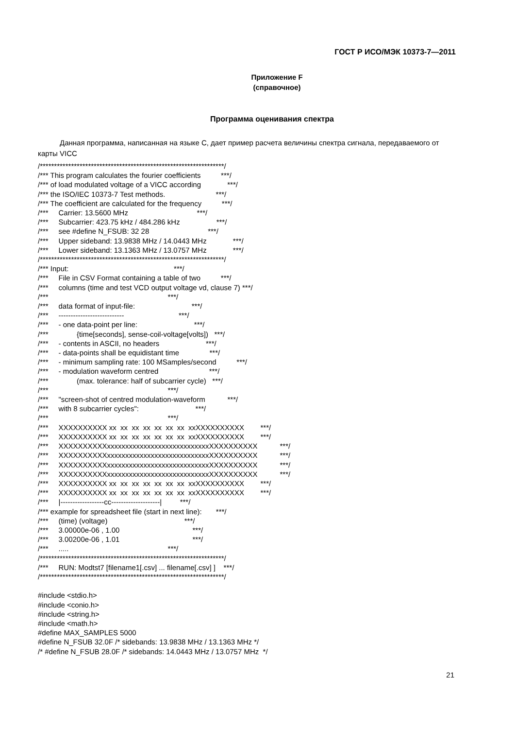ГОСТ Р ИСО/МЭК 10373-7—2011
Приложение F
(справочное)
Программа оценивания спектра
Данная программа, написанная на языке С, дает пример расчета величины спектра сигнала, передаваемого от карты VICC
/*****************************************************************/ /*** This program calculates the fourier coefficients ***/ /*** of load modulated voltage of a VICC according ***/ /*** the ISO/IEC 10373-7 Test methods. ***/ /*** The coefficient are calculated for the frequency ***/ /*** Carrier: 13.5600 MHz ***/ /*** Subcarrier: 423.75 kHz / 484.286 kHz ***/ /*** see #define N_FSUB: 32 28 ***/ /*** Upper sideband: 13.9838 MHz / 14.0443 MHz ***/ /*** Lower sideband: 13.1363 MHz / 13.0757 MHz ***/ /*****************************************************************/ /*** Input: ***/ /*** File in CSV Format containing a table of two ***/ /*** columns (time and test VCD output voltage vd, clause 7) ***/ /*** ***/ /*** data format of input-file: ***/ /*** --------------------------- ***/ /*** - one data-point per line: ***/ /*** {time[seconds], sense-coil-voltage[volts]) ***/ /*** - contents in ASCII, no headers ***/ /*** - data-points shall be equidistant time ***/ /*** - minimum sampling rate: 100 MSamples/second ***/ /*** - modulation waveform centred ***/ /*** (max. tolerance: half of subcarrier cycle) ***/ /*** ***/ /*** "screen-shot of centred modulation-waveform ***/ /*** with 8 subcarrier cycles": ***/ /*** ***/ /*** XXXXXXXXXX xx xx xx xx xx xx xx xxXXXXXXXXXX ***/ /*** XXXXXXXXXX xx xx xx xx xx xx xx xxXXXXXXXXXX ***/ /*** XXXXXXXXXXxxxxxxxxxxxxxxxxxxxxxxxxxxxxXXXXXXXXXX ***/ /*** XXXXXXXXXXxxxxxxxxxxxxxxxxxxxxxxxxxxxxXXXXXXXXXX ***/ /*** XXXXXXXXXXxxxxxxxxxxxxxxxxxxxxxxxxxxxxXXXXXXXXXX ***/ /*** XXXXXXXXXXxxxxxxxxxxxxxxxxxxxxxxxxxxxxXXXXXXXXXX ***/ /*** XXXXXXXXXX xx xx xx xx xx xx xx xxXXXXXXXXXX ***/ /*** XXXXXXXXXX xx xx xx xx xx xx xx xxXXXXXXXXXX ***/ /*** |------------------cc--------------------| ***/ /*** example for spreadsheet file (start in next line): ***/ /*** (time) (voltage) ***/ /*** 3.00000e-06 , 1.00 ***/ /*** 3.00200e-06 , 1.01 ***/ /*** ..... ***/ /*****************************************************************/ /*** RUN: Modtst7 [filename1[.csv] ... filename[.csv] ] ***/ /*****************************************************************/ #include <stdio.h> #include <conio.h> #include <string.h> #include <math.h> #define MAX_SAMPLES 5000 #define N_FSUB 32.0F /* sidebands: 13.9838 MHz / 13.1363 MHz */ /* #define N_FSUB 28.0F /* sidebands: 14.0443 MHz / 13.0757 MHz */
21